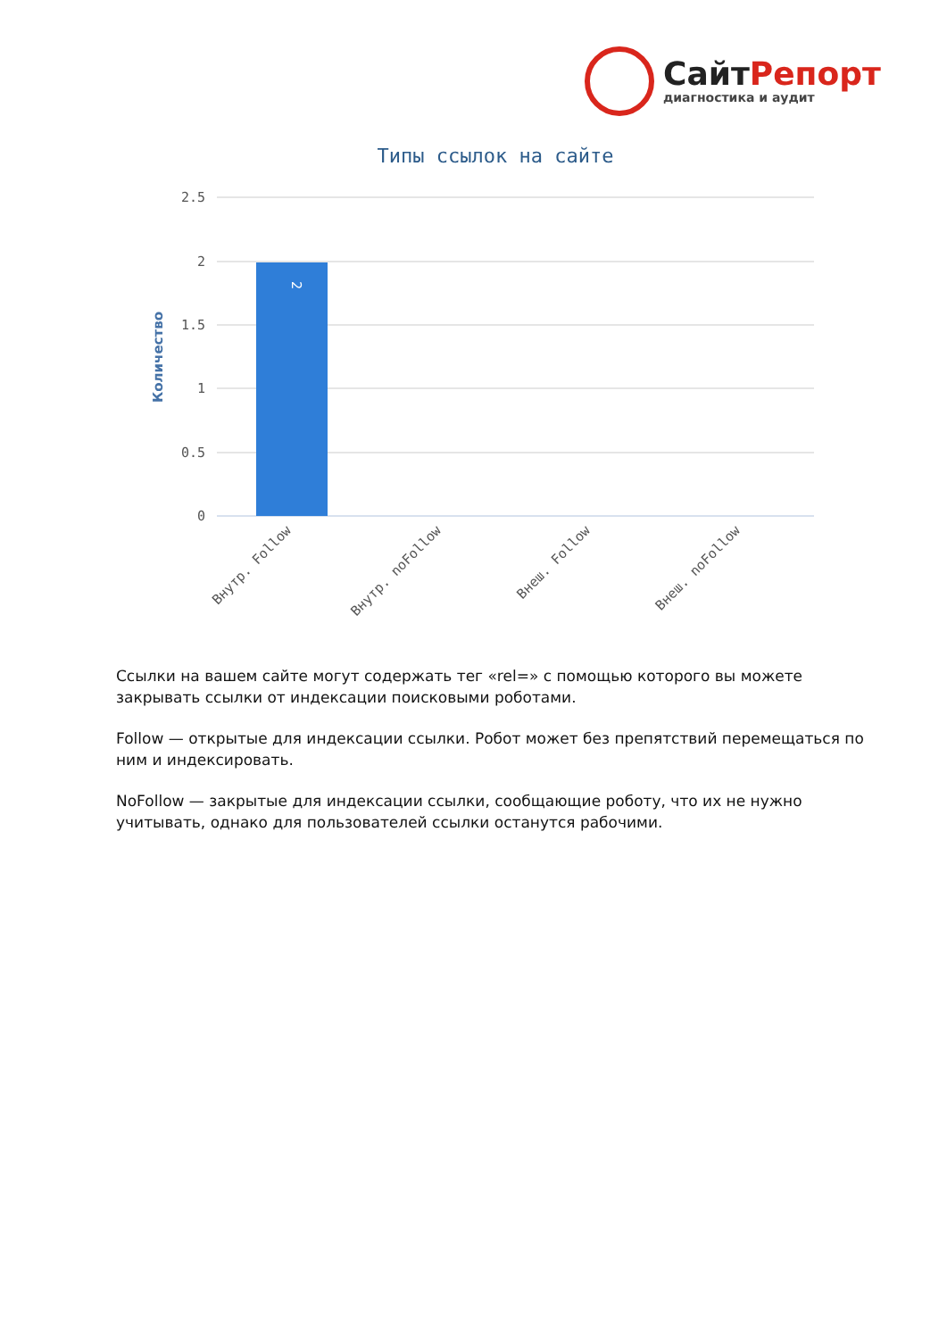СайтРепорт
диагностика и аудит
Типы ссылок на сайте
2.5
2
1.5
1
0.5
0
2
Количество
Внутр. Follow
Внутр. noFollow
Внеш. Follow
Внеш. noFollow
Ссылки на вашем сайте могут содержать тег «rel=» с помощью которого вы можете закрывать ссылки от индексации поисковыми роботами.
Follow — открытые для индексации ссылки. Робот может без препятствий перемещаться по ним и индексировать.
NoFollow — закрытые для индексации ссылки, сообщающие роботу, что их не нужно учитывать, однако для пользователей ссылки останутся рабочими.